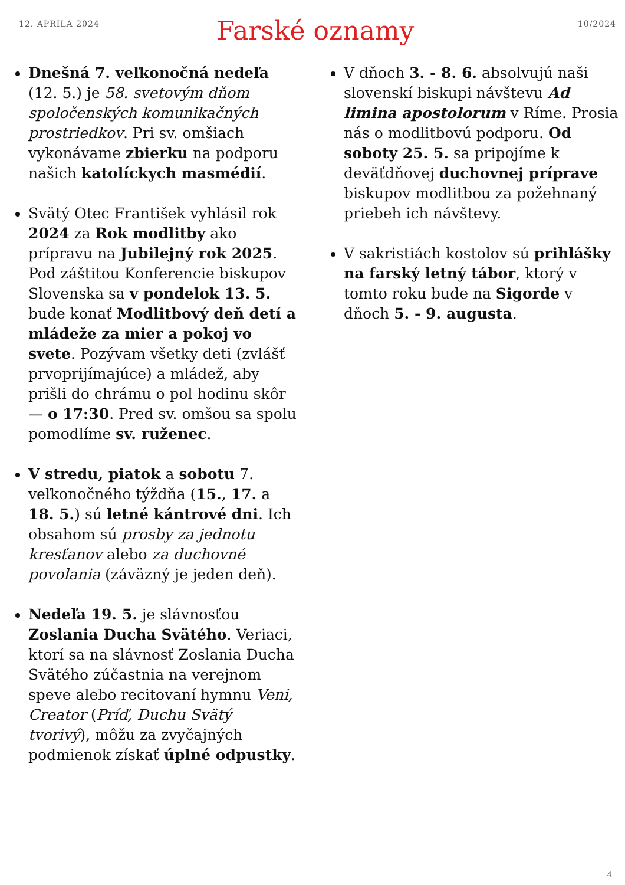12. APRÍLA 2024 10/2024
Farské oznamy
Dnešná 7. veľkonočná nedeľa (12. 5.) je 58. svetovým dňom spoločenských komunikačných prostriedkov. Pri sv. omšiach vykonávame zbierku na podporu našich katolíckych masmédií.
Svätý Otec František vyhlásil rok 2024 za Rok modlitby ako prípravu na Jubilejný rok 2025. Pod záštitou Konferencie biskupov Slovenska sa v pondelok 13. 5. bude konať Modlitbový deň detí a mládeže za mier a pokoj vo svete. Pozývam všetky deti (zvlášť prvoprijímajúce) a mládež, aby prišli do chrámu o pol hodinu skôr — o 17:30. Pred sv. omšou sa spolu pomodlíme sv. ruženec.
V stredu, piatok a sobotu 7. veľkonočného týždňa (15., 17. a 18. 5.) sú letné kántrové dni. Ich obsahom sú prosby za jednotu kresťanov alebo za duchovné povolania (záväzný je jeden deň).
Nedeľa 19. 5. je slávnosťou Zoslania Ducha Svätého. Veriaci, ktorí sa na slávnosť Zoslania Ducha Svätého zúčastnia na verejnom speve alebo recitovaní hymnu Veni, Creator (Príď, Duchu Svätý tvorivý), môžu za zvyčajných podmienok získať úplné odpustky.
V dňoch 3. - 8. 6. absolvujú naši slovenskí biskupi návštevu Ad limina apostolorum v Ríme. Prosia nás o modlitbovú podporu. Od soboty 25. 5. sa pripojíme k deväťdňovej duchovnej príprave biskupov modlitbou za požehnaný priebeh ich návštevy.
V sakristiách kostolov sú prihlášky na farský letný tábor, ktorý v tomto roku bude na Sigorde v dňoch 5. - 9. augusta.
4